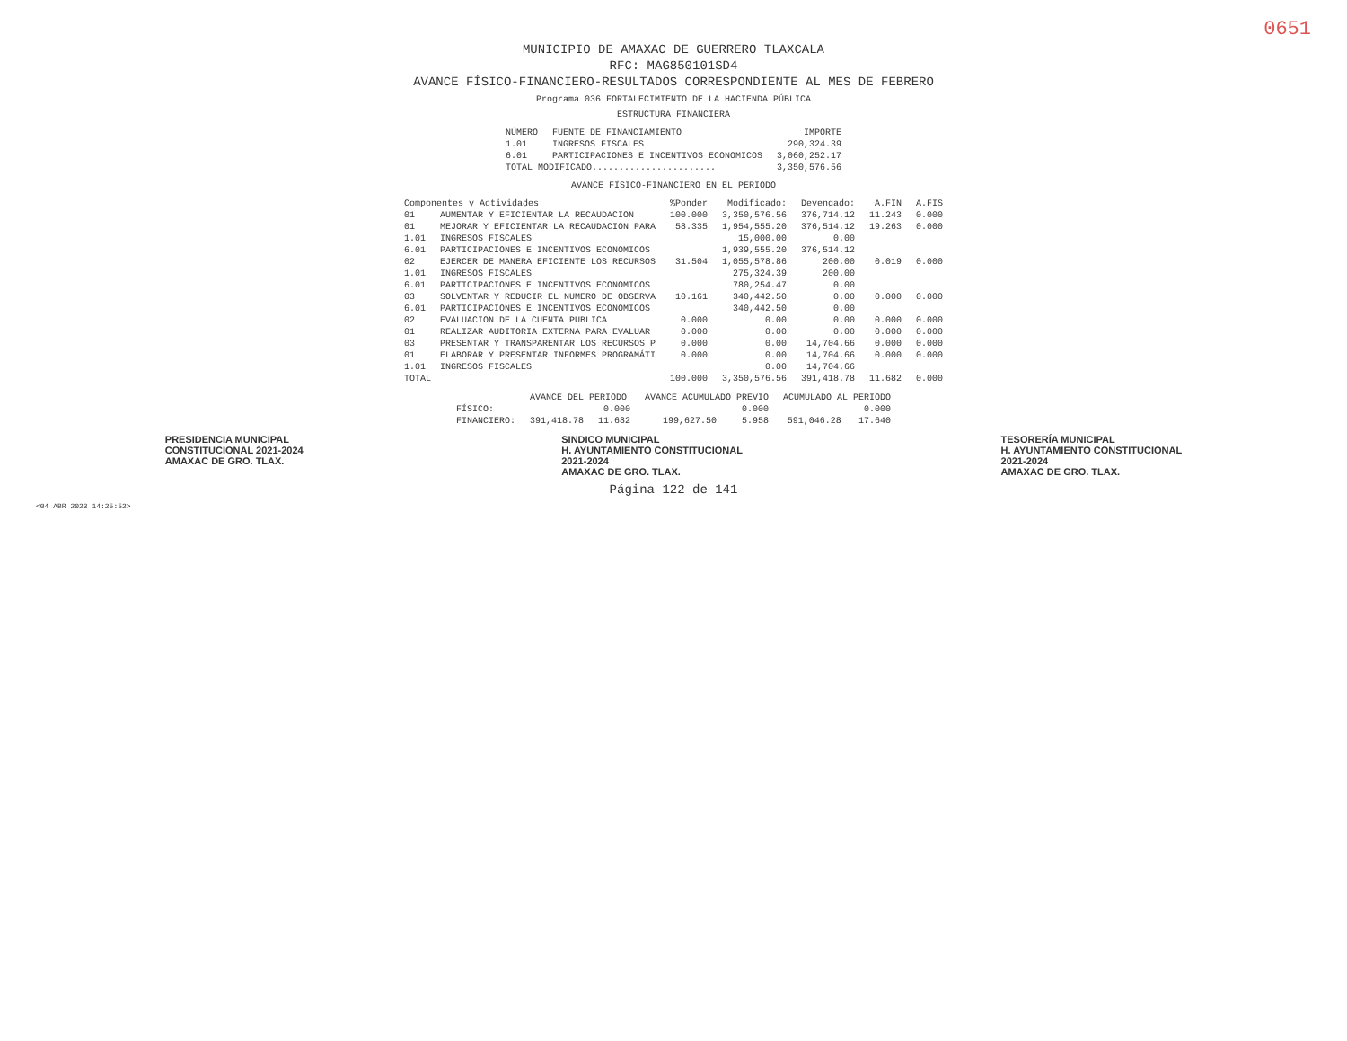0651
MUNICIPIO DE AMAXAC DE GUERRERO TLAXCALA
RFC: MAG850101SD4
AVANCE FÍSICO-FINANCIERO-RESULTADOS CORRESPONDIENTE AL MES DE FEBRERO
Programa 036 FORTALECIMIENTO DE LA HACIENDA PÚBLICA
ESTRUCTURA FINANCIERA
| NÚMERO | FUENTE DE FINANCIAMIENTO | IMPORTE |
| --- | --- | --- |
| 1.01 | INGRESOS FISCALES | 290,324.39 |
| 6.01 | PARTICIPACIONES E INCENTIVOS ECONOMICOS | 3,060,252.17 |
| TOTAL MODIFICADO....................... | | 3,350,576.56 |
AVANCE FÍSICO-FINANCIERO EN EL PERIODO
| Componentes y Actividades | | %Ponder | Modificado: | Devengado: | A.FIN | A.FIS |
| --- | --- | --- | --- | --- | --- | --- |
| 01 | AUMENTAR Y EFICIENTAR LA RECAUDACION | 100.000 | 3,350,576.56 | 376,714.12 | 11.243 | 0.000 |
| 01 | MEJORAR Y EFICIENTAR LA RECAUDACION PARA | 58.335 | 1,954,555.20 | 376,514.12 | 19.263 | 0.000 |
| 1.01 | INGRESOS FISCALES | | 15,000.00 | 0.00 | | |
| 6.01 | PARTICIPACIONES E INCENTIVOS ECONOMICOS | | 1,939,555.20 | 376,514.12 | | |
| 02 | EJERCER DE MANERA EFICIENTE LOS RECURSOS | 31.504 | 1,055,578.86 | 200.00 | 0.019 | 0.000 |
| 1.01 | INGRESOS FISCALES | | 275,324.39 | 200.00 | | |
| 6.01 | PARTICIPACIONES E INCENTIVOS ECONOMICOS | | 780,254.47 | 0.00 | | |
| 03 | SOLVENTAR Y REDUCIR EL NUMERO DE OBSERVA | 10.161 | 340,442.50 | 0.00 | 0.000 | 0.000 |
| 6.01 | PARTICIPACIONES E INCENTIVOS ECONOMICOS | | 340,442.50 | 0.00 | | |
| 02 | EVALUACION DE LA CUENTA PUBLICA | 0.000 | 0.00 | 0.00 | 0.000 | 0.000 |
| 01 | REALIZAR AUDITORIA EXTERNA PARA EVALUAR | 0.000 | 0.00 | 0.00 | 0.000 | 0.000 |
| 03 | PRESENTAR Y TRANSPARENTAR LOS RECURSOS P | 0.000 | 0.00 | 14,704.66 | 0.000 | 0.000 |
| 01 | ELABORAR Y PRESENTAR INFORMES PROGRAMÁTI | 0.000 | 0.00 | 14,704.66 | 0.000 | 0.000 |
| 1.01 | INGRESOS FISCALES | | 0.00 | 14,704.66 | | |
| TOTAL | | 100.000 | 3,350,576.56 | 391,418.78 | 11.682 | 0.000 |
| | AVANCE DEL PERIODO | | AVANCE ACUMULADO PREVIO | | ACUMULADO AL PERIODO | |
| --- | --- | --- | --- | --- | --- | --- |
| FÍSICO: | | 0.000 | | 0.000 | | 0.000 |
| FINANCIERO: | 391,418.78 | 11.682 | 199,627.50 | 5.958 | 591,046.28 | 17.640 |
PRESIDENCIA MUNICIPAL
CONSTITUCIONAL 2021-2024
AMAXAC DE GRO. TLAX.
SINDICO MUNICIPAL
H. AYUNTAMIENTO CONSTITUCIONAL
2021-2024
AMAXAC DE GRO. TLAX.
TESORERÍA MUNICIPAL
H. AYUNTAMIENTO CONSTITUCIONAL
2021-2024
AMAXAC DE GRO. TLAX.
Página 122 de 141
<04 ABR 2023 14:25:52>